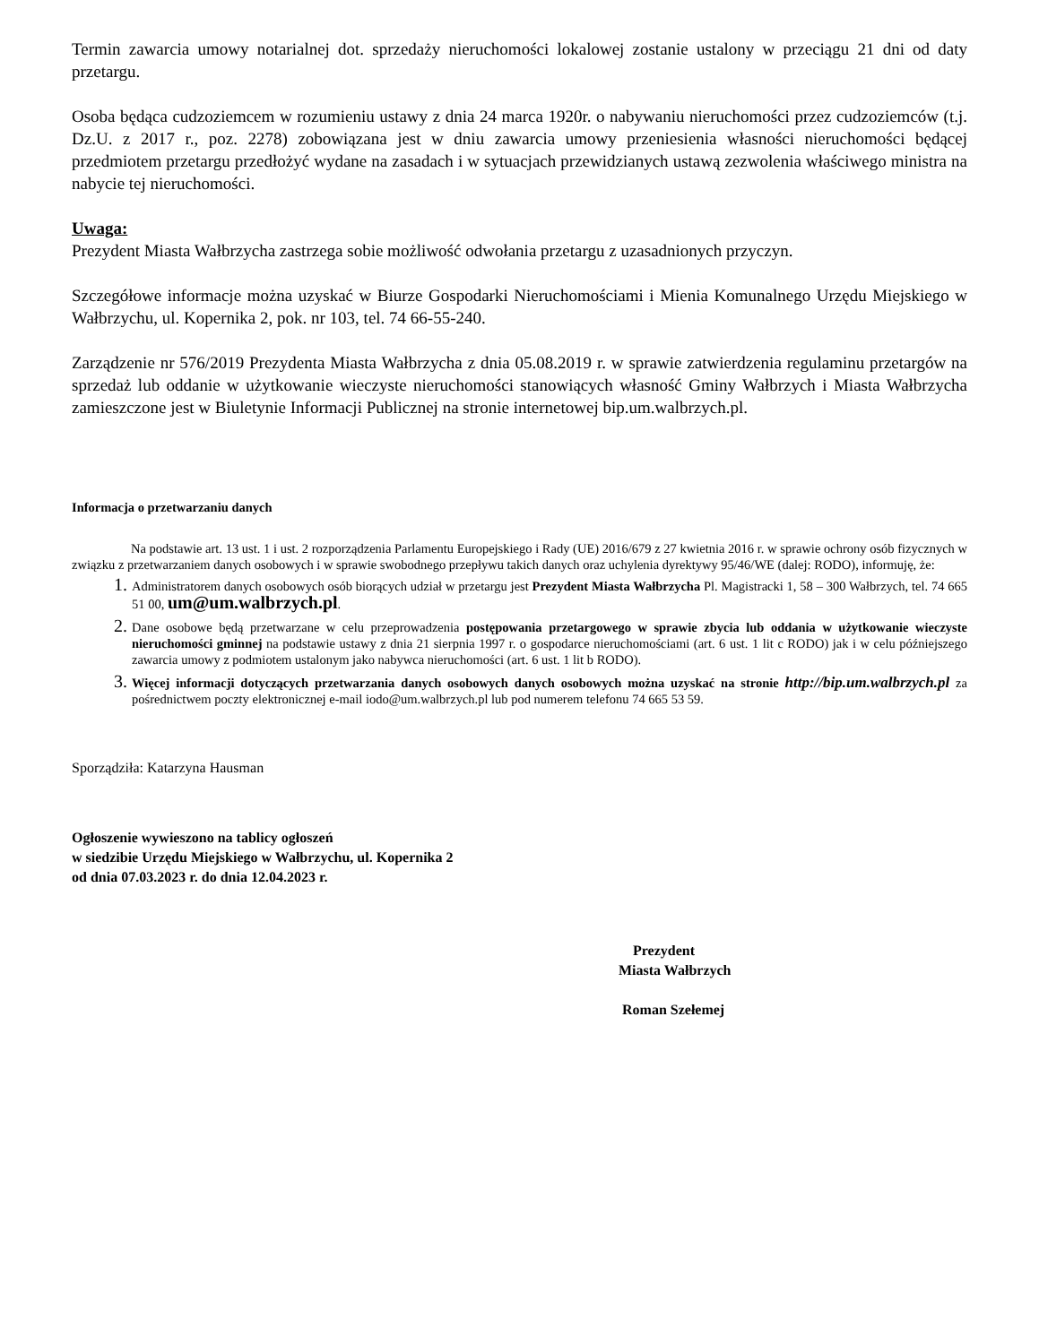Termin zawarcia umowy notarialnej dot. sprzedaży nieruchomości lokalowej zostanie ustalony w przeciągu 21 dni od daty przetargu.
Osoba będąca cudzoziemcem w rozumieniu ustawy z dnia 24 marca 1920r. o nabywaniu nieruchomości przez cudzoziemców (t.j. Dz.U. z 2017 r., poz. 2278) zobowiązana jest w dniu zawarcia umowy przeniesienia własności nieruchomości będącej przedmiotem przetargu przedłożyć wydane na zasadach i w sytuacjach przewidzianych ustawą zezwolenia właściwego ministra na nabycie tej nieruchomości.
Uwaga:
Prezydent Miasta Wałbrzycha zastrzega sobie możliwość odwołania przetargu z uzasadnionych przyczyn.
Szczegółowe informacje można uzyskać w Biurze Gospodarki Nieruchomościami i Mienia Komunalnego Urzędu Miejskiego w Wałbrzychu, ul. Kopernika 2, pok. nr 103, tel. 74 66-55-240.
Zarządzenie nr 576/2019 Prezydenta Miasta Wałbrzycha z dnia 05.08.2019 r. w sprawie zatwierdzenia regulaminu przetargów na sprzedaż lub oddanie w użytkowanie wieczyste nieruchomości stanowiących własność Gminy Wałbrzych i Miasta Wałbrzycha zamieszczone jest w Biuletynie Informacji Publicznej na stronie internetowej bip.um.walbrzych.pl.
Informacja o przetwarzaniu danych
Na podstawie art. 13 ust. 1 i ust. 2 rozporządzenia Parlamentu Europejskiego i Rady (UE) 2016/679 z 27 kwietnia 2016 r. w sprawie ochrony osób fizycznych w związku z przetwarzaniem danych osobowych i w sprawie swobodnego przepływu takich danych oraz uchylenia dyrektywy 95/46/WE (dalej: RODO), informuję, że:
Administratorem danych osobowych osób biorących udział w przetargu jest Prezydent Miasta Wałbrzycha Pl. Magistracki 1, 58 – 300 Wałbrzych, tel. 74 665 51 00, um@um.walbrzych.pl.
Dane osobowe będą przetwarzane w celu przeprowadzenia postępowania przetargowego w sprawie zbycia lub oddania w użytkowanie wieczyste nieruchomości gminnej na podstawie ustawy z dnia 21 sierpnia 1997 r. o gospodarce nieruchomościami (art. 6 ust. 1 lit c RODO) jak i w celu późniejszego zawarcia umowy z podmiotem ustalonym jako nabywca nieruchomości (art. 6 ust. 1 lit b RODO).
Więcej informacji dotyczących przetwarzania danych osobowych danych osobowych można uzyskać na stronie http://bip.um.walbrzych.pl za pośrednictwem poczty elektronicznej e-mail iodo@um.walbrzych.pl lub pod numerem telefonu 74 665 53 59.
Sporządziła: Katarzyna Hausman
Ogłoszenie wywieszono na tablicy ogłoszeń
w siedzibie Urzędu Miejskiego w Wałbrzychu, ul. Kopernika 2
od dnia 07.03.2023 r. do dnia 12.04.2023 r.
Prezydent
Miasta Wałbrzych
Roman Szełemej